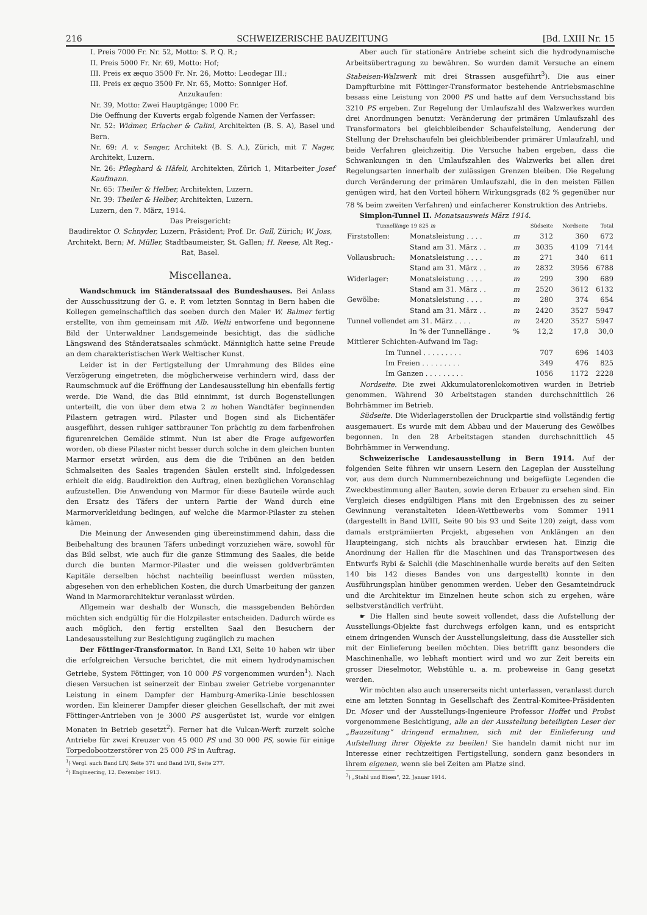216 SCHWEIZERISCHE BAUZEITUNG [Bd. LXIII Nr. 15
I. Preis 7000 Fr. Nr. 52, Motto: S. P. Q. R.;
II. Preis 5000 Fr. Nr. 69, Motto: Hof;
III. Preis ex æquo 3500 Fr. Nr. 26, Motto: Leodegar III.;
III. Preis ex æquo 3500 Fr. Nr. 65, Motto: Sonniger Hof.
Anzukaufen:
Nr. 39, Motto: Zwei Hauptgänge; 1000 Fr.
Die Oeffnung der Kuverts ergab folgende Namen der Verfasser:
Nr. 52: Widmer, Erlacher & Calini, Architekten (B. S. A), Basel und Bern.
Nr. 69: A. v. Senger, Architekt (B. S. A.), Zürich, mit T. Nager, Architekt, Luzern.
Nr. 26: Pfleghard & Häfeli, Architekten, Zürich 1, Mitarbeiter Josef Kaufmann.
Nr. 65: Theiler & Helber, Architekten, Luzern.
Nr. 39: Theiler & Helber, Architekten, Luzern.
Luzern, den 7. März, 1914.
Das Preisgericht:
Baudirektor O. Schnyder, Luzern, Präsident; Prof. Dr. Gull, Zürich; W. Joss, Architekt, Bern; M. Müller, Stadtbaumeister, St. Gallen; H. Reese, Alt Reg.-Rat, Basel.
Miscellanea.
Wandschmuck im Ständeratssaal des Bundeshauses. Bei Anlass der Ausschussitzung der G. e. P. vom letzten Sonntag in Bern haben die Kollegen gemeinschaftlich das soeben durch den Maler W. Balmer fertig erstellte, von ihm gemeinsam mit Alb. Welti entworfene und begonnene Bild der Unterwaldner Landsgemeinde besichtigt, das die südliche Längswand des Ständeratsaales schmückt. Männiglich hatte seine Freude an dem charakteristischen Werk Weltischer Kunst.
Leider ist in der Fertigstellung der Umrahmung des Bildes eine Verzögerung eingetreten, die möglicherweise verhindern wird, dass der Raumschmuck auf die Eröffnung der Landesausstellung hin ebenfalls fertig werde. Die Wand, die das Bild einnimmt, ist durch Bogenstellungen unterteilt, die von über dem etwa 2 m hohen Wandtäfer beginnenden Pilastern getragen wird. Pilaster und Bogen sind als Eichentäfer ausgeführt, dessen ruhiger sattbrauner Ton prächtig zu dem farbenfrohen figurenreichen Gemälde stimmt. Nun ist aber die Frage aufgeworfen worden, ob diese Pilaster nicht besser durch solche in dem gleichen bunten Marmor ersetzt würden, aus dem die die Tribünen an den beiden Schmalseiten des Saales tragenden Säulen erstellt sind. Infolgedessen erhielt die eidg. Baudirektion den Auftrag, einen bezüglichen Voranschlag aufzustellen. Die Anwendung von Marmor für diese Bauteile würde auch den Ersatz des Täfers der untern Partie der Wand durch eine Marmorverkleidung bedingen, auf welche die Marmor-Pilaster zu stehen kämen.
Die Meinung der Anwesenden ging übereinstimmend dahin, dass die Beibehaltung des braunen Täfers unbedingt vorzuziehen wäre, sowohl für das Bild selbst, wie auch für die ganze Stimmung des Saales, die beide durch die bunten Marmor-Pilaster und die weissen goldverbrämten Kapitäle derselben höchst nachteilig beeinflusst werden müssten, abgesehen von den erheblichen Kosten, die durch Umarbeitung der ganzen Wand in Marmorarchitektur veranlasst würden.
Allgemein war deshalb der Wunsch, die massgebenden Behörden möchten sich endgültig für die Holzpilaster entscheiden. Dadurch würde es auch möglich, den fertig erstellten Saal den Besuchern der Landesausstellung zur Besichtigung zugänglich zu machen
Der Föttinger-Transformator. In Band LXI, Seite 10 haben wir über die erfolgreichen Versuche berichtet, die mit einem hydrodynamischen Getriebe, System Föttinger, von 10 000 PS vorgenommen wurden<sup>1</sup>). Nach diesen Versuchen ist seinerzeit der Einbau zweier Getriebe vorgenannter Leistung in einem Dampfer der Hamburg-Amerika-Linie beschlossen worden. Ein kleinerer Dampfer dieser gleichen Gesellschaft, der mit zwei Föttinger-Antrieben von je 3000 PS ausgerüstet ist, wurde vor einigen Monaten in Betrieb gesetzt<sup>2</sup>). Ferner hat die Vulcan-Werft zurzeit solche Antriebe für zwei Kreuzer von 45 000 PS und 30 000 PS, sowie für einige Torpedobootzerstörer von 25 000 PS in Auftrag.
<sup>1</sup>) Vergl. auch Band LIV, Seite 371 und Band LVII, Seite 277.
<sup>2</sup>) Engineering, 12. Dezember 1913.
Aber auch für stationäre Antriebe scheint sich die hydrodynamische Arbeitsübertragung zu bewähren. So wurden damit Versuche an einem Stabeisen-Walzwerk mit drei Strassen ausgeführt<sup>3</sup>). Die aus einer Dampfturbine mit Föttinger-Transformator bestehende Antriebsmaschine besass eine Leistung von 2000 PS und hatte auf dem Versuchsstand bis 3210 PS ergeben. Zur Regelung der Umlaufszahl des Walzwerkes wurden drei Anordnungen benutzt: Veränderung der primären Umlaufszahl des Transformators bei gleichbleibender Schaufelstellung, Aenderung der Stellung der Drehschaufeln bei gleichbleibender primärer Umlaufzahl, und beide Verfahren gleichzeitig. Die Versuche haben ergeben, dass die Schwankungen in den Umlaufszahlen des Walzwerks bei allen drei Regelungsarten innerhalb der zulässigen Grenzen bleiben. Die Regelung durch Veränderung der primären Umlaufszahl, die in den meisten Fällen genügen wird, hat den Vorteil höhern Wirkungsgrads (82 % gegenüber nur 78 % beim zweiten Verfahren) und einfacherer Konstruktion des Antriebs.
Simplon-Tunnel II. Monatsausweis März 1914.
| Tunnellänge 19 825 m | | | Südseite | Nordseite | Total |
| --- | --- | --- | --- | --- | --- |
| Firststollen: | Monatsleistung . . . . | m | 312 | 360 | 672 |
| | Stand am 31. März . . | m | 3035 | 4109 | 7144 |
| Vollausbruch: | Monatsleistung . . . . | m | 271 | 340 | 611 |
| | Stand am 31. März . . | m | 2832 | 3956 | 6788 |
| Widerlager: | Monatsleistung . . . . | m | 299 | 390 | 689 |
| | Stand am 31. März . . | m | 2520 | 3612 | 6132 |
| Gewölbe: | Monatsleistung . . . . | m | 280 | 374 | 654 |
| | Stand am 31. März . . | m | 2420 | 3527 | 5947 |
| Tunnel vollendet am 31. März . . . . | | m | 2420 | 3527 | 5947 |
| | In % der Tunnellänge . | % | 12,2 | 17,8 | 30,0 |
| Mittlerer Schichten-Aufwand im Tag: | | | | | |
| Im Tunnel . . . . . . . . . | | | 707 | 696 | 1403 |
| Im Freien . . . . . . . . . | | | 349 | 476 | 825 |
| Im Ganzen . . . . . . . . . | | | 1056 | 1172 | 2228 |
Nordseite. Die zwei Akkumulatorenlokomotiven wurden in Betrieb genommen. Während 30 Arbeitstagen standen durchschnittlich 26 Bohrhämmer im Betrieb.
Südseite. Die Widerlagerstollen der Druckpartie sind vollständig fertig ausgemauert. Es wurde mit dem Abbau und der Mauerung des Gewölbes begonnen. In den 28 Arbeitstagen standen durchschnittlich 45 Bohrhämmer in Verwendung.
Schweizerische Landesausstellung in Bern 1914. Auf der folgenden Seite führen wir unsern Lesern den Lageplan der Ausstellung vor, aus dem durch Nummernbezeichnung und beigefügte Legenden die Zweckbestimmung aller Bauten, sowie deren Erbauer zu ersehen sind. Ein Vergleich dieses endgültigen Plans mit den Ergebnissen des zu seiner Gewinnung veranstalteten Ideen-Wettbewerbs vom Sommer 1911 (dargestellt in Band LVIII, Seite 90 bis 93 und Seite 120) zeigt, dass vom damals erstprämiierten Projekt, abgesehen von Anklängen an den Haupteingang, sich nichts als brauchbar erwiesen hat. Einzig die Anordnung der Hallen für die Maschinen und das Transportwesen des Entwurfs Rybi & Salchli (die Maschinenhalle wurde bereits auf den Seiten 140 bis 142 dieses Bandes von uns dargestellt) konnte in den Ausführungsplan hinüber genommen werden. Ueber den Gesamteindruck und die Architektur im Einzelnen heute schon sich zu ergehen, wäre selbstverständlich verfrüht.
☛ Die Hallen sind heute soweit vollendet, dass die Aufstellung der Ausstellungs-Objekte fast durchwegs erfolgen kann, und es entspricht einem dringenden Wunsch der Ausstellungsleitung, dass die Aussteller sich mit der Einlieferung beeilen möchten. Dies betrifft ganz besonders die Maschinenhalle, wo lebhaft montiert wird und wo zur Zeit bereits ein grosser Dieselmotor, Webstühle u. a. m. probeweise in Gang gesetzt werden.
Wir möchten also auch unsererseits nicht unterlassen, veranlasst durch eine am letzten Sonntag in Gesellschaft des Zentral-Komitee-Präsidenten Dr. Moser und der Ausstellungs-Ingenieure Professor Hoffet und Probst vorgenommene Besichtigung, alle an der Ausstellung beteiligten Leser der „Bauzeitung“ dringend ermahnen, sich mit der Einlieferung und Aufstellung ihrer Objekte zu beeilen! Sie handeln damit nicht nur im Interesse einer rechtzeitigen Fertigstellung, sondern ganz besonders in ihrem eigenen, wenn sie bei Zeiten am Platze sind.
<sup>3</sup>) „Stahl und Eisen“, 22. Januar 1914.